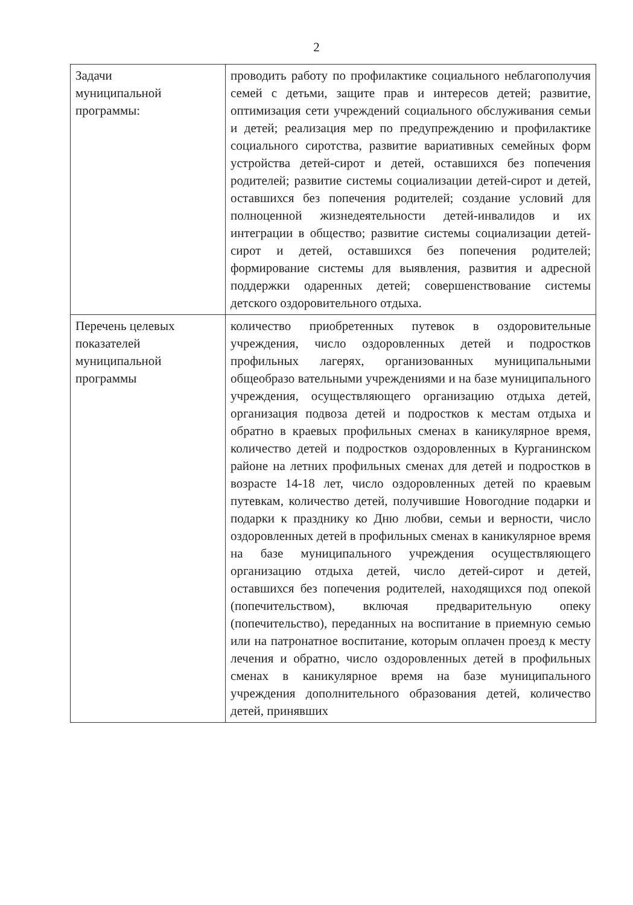2
| Задачи муниципальной программы: | проводить работу по профилактике социального неблагополучия семей с детьми, защите прав и интересов детей; развитие, оптимизация сети учреждений социального обслуживания семьи и детей; реализация мер по предупреждению и профилактике социального сиротства, развитие вариативных семейных форм устройства детей-сирот и детей, оставшихся без попечения родителей; развитие системы социализации детей-сирот и детей, оставшихся без попечения родителей; создание условий для полноценной жизнедеятельности детей-инвалидов и их интеграции в общество; развитие системы социализации детей-сирот и детей, оставшихся без попечения родителей; формирование системы для выявления, развития и адресной поддержки одаренных детей; совершенствование системы детского оздоровительного отдыха. |
| Перечень целевых показателей муниципальной программы | количество приобретенных путевок в оздоровительные учреждения, число оздоровленных детей и подростков профильных лагерях, организованных муниципальными общеобразо вательными учреждениями и на базе муниципального учреждения, осуществляющего организацию отдыха детей, организация подвоза детей и подростков к местам отдыха и обратно в краевых профильных сменах в каникулярное время, количество детей и подростков оздоровленных в Курганинском районе на летних профильных сменах для детей и подростков в возрасте 14-18 лет, число оздоровленных детей по краевым путевкам, количество детей, получившие Новогодние подарки и подарки к празднику ко Дню любви, семьи и верности, число оздоровленных детей в профильных сменах в каникулярное время на базе муниципального учреждения осуществляющего организацию отдыха детей, число детей-сирот и детей, оставшихся без попечения родителей, находящихся под опекой (попечительством), включая предварительную опеку (попечительство), переданных на воспитание в приемную семью или на патронатное воспитание, которым оплачен проезд к месту лечения и обратно, число оздоровленных детей в профильных сменах в каникулярное время на базе муниципального учреждения дополнительного образования детей, количество детей, принявших |